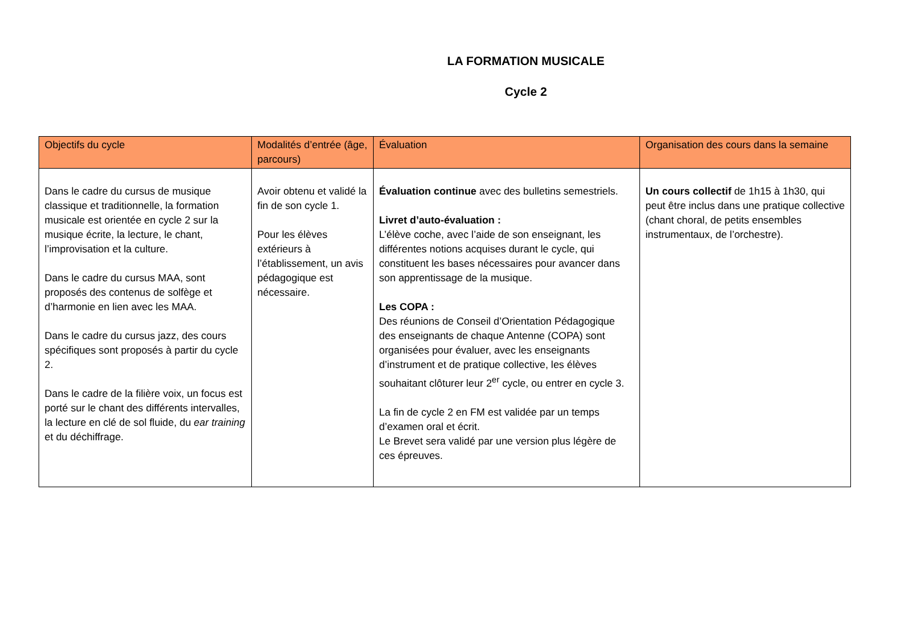LA FORMATION MUSICALE
Cycle 2
| Objectifs du cycle | Modalités d’entrée (âge, parcours) | Évaluation | Organisation des cours dans la semaine |
| --- | --- | --- | --- |
| Dans le cadre du cursus de musique classique et traditionnelle, la formation musicale est orientée en cycle 2 sur la musique écrite, la lecture, le chant, l’improvisation et la culture. Dans le cadre du cursus MAA, sont proposés des contenus de solfège et d’harmonie en lien avec les MAA. Dans le cadre du cursus jazz, des cours spécifiques sont proposés à partir du cycle 2. Dans le cadre de la filière voix, un focus est porté sur le chant des différents intervalles, la lecture en clé de sol fluide, du ear training et du déchiffrage. | Avoir obtenu et validé la fin de son cycle 1. Pour les élèves extérieurs à l’établissement, un avis pédagogique est nécessaire. | Évaluation continue avec des bulletins semestriels. Livret d’auto-évaluation : L’élève coche, avec l’aide de son enseignant, les différentes notions acquises durant le cycle, qui constituent les bases nécessaires pour avancer dans son apprentissage de la musique. Les COPA : Des réunions de Conseil d’Orientation Pédagogique des enseignants de chaque Antenne (COPA) sont organisées pour évaluer, avec les enseignants d’instrument et de pratique collective, les élèves souhaitant clôturer leur 2<sup>er</sup> cycle, ou entrer en cycle 3. La fin de cycle 2 en FM est validée par un temps d’examen oral et écrit. Le Brevet sera validé par une version plus légère de ces épreuves. | Un cours collectif de 1h15 à 1h30, qui peut être inclus dans une pratique collective (chant choral, de petits ensembles instrumentaux, de l’orchestre). |